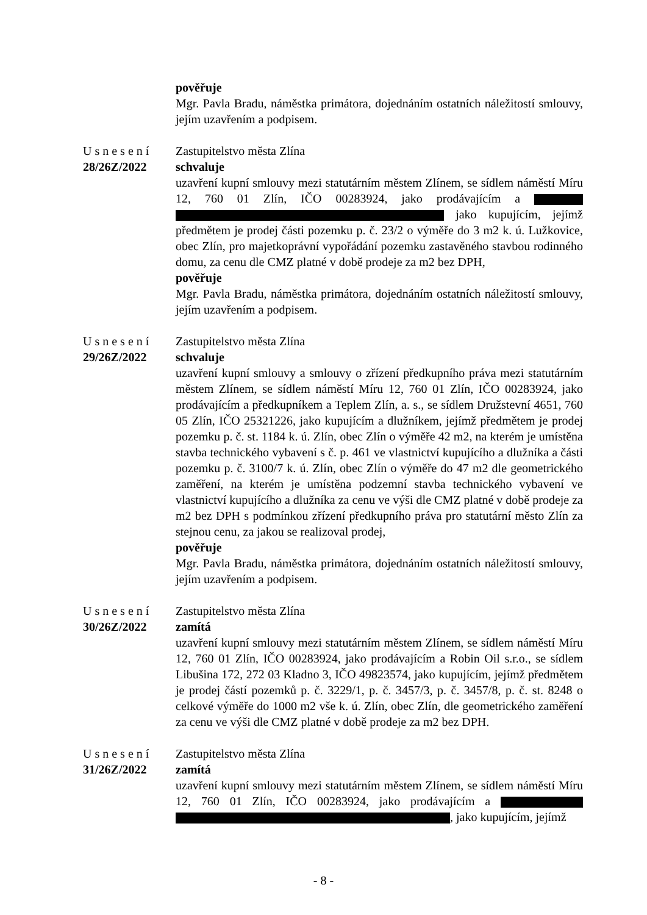pověřuje
Mgr. Pavla Bradu, náměstka primátora, dojednáním ostatních náležitostí smlouvy, jejím uzavřením a podpisem.
Usnesení
28/26Z/2022
Zastupitelstvo města Zlína
schvaluje
uzavření kupní smlouvy mezi statutárním městem Zlínem, se sídlem náměstí Míru 12, 760 01 Zlín, IČO 00283924, jako prodávajícím a jako kupujícím, jejímž předmětem je prodej části pozemku p. č. 23/2 o výměře do 3 m2 k. ú. Lužkovice, obec Zlín, pro majetkoprávní vypořádání pozemku zastavěného stavbou rodinného domu, za cenu dle CMZ platné v době prodeje za m2 bez DPH,
pověřuje
Mgr. Pavla Bradu, náměstka primátora, dojednáním ostatních náležitostí smlouvy, jejím uzavřením a podpisem.
Usnesení
29/26Z/2022
Zastupitelstvo města Zlína
schvaluje
uzavření kupní smlouvy a smlouvy o zřízení předkupního práva mezi statutárním městem Zlínem, se sídlem náměstí Míru 12, 760 01 Zlín, IČO 00283924, jako prodávajícím a předkupníkem a Teplem Zlín, a. s., se sídlem Družstevní 4651, 760 05 Zlín, IČO 25321226, jako kupujícím a dlužníkem, jejímž předmětem je prodej pozemku p. č. st. 1184 k. ú. Zlín, obec Zlín o výměře 42 m2, na kterém je umístěna stavba technického vybavení s č. p. 461 ve vlastnictví kupujícího a dlužníka a části pozemku p. č. 3100/7 k. ú. Zlín, obec Zlín o výměře do 47 m2 dle geometrického zaměření, na kterém je umístěna podzemní stavba technického vybavení ve vlastnictví kupujícího a dlužníka za cenu ve výši dle CMZ platné v době prodeje za m2 bez DPH s podmínkou zřízení předkupního práva pro statutární město Zlín za stejnou cenu, za jakou se realizoval prodej,
pověřuje
Mgr. Pavla Bradu, náměstka primátora, dojednáním ostatních náležitostí smlouvy, jejím uzavřením a podpisem.
Usnesení
30/26Z/2022
Zastupitelstvo města Zlína
zamítá
uzavření kupní smlouvy mezi statutárním městem Zlínem, se sídlem náměstí Míru 12, 760 01 Zlín, IČO 00283924, jako prodávajícím a Robin Oil s.r.o., se sídlem Libušina 172, 272 03 Kladno 3, IČO 49823574, jako kupujícím, jejímž předmětem je prodej částí pozemků p. č. 3229/1, p. č. 3457/3, p. č. 3457/8, p. č. st. 8248 o celkové výměře do 1000 m2 vše k. ú. Zlín, obec Zlín, dle geometrického zaměření za cenu ve výši dle CMZ platné v době prodeje za m2 bez DPH.
Usnesení
31/26Z/2022
Zastupitelstvo města Zlína
zamítá
uzavření kupní smlouvy mezi statutárním městem Zlínem, se sídlem náměstí Míru 12, 760 01 Zlín, IČO 00283924, jako prodávajícím a , jako kupujícím, jejímž
- 8 -